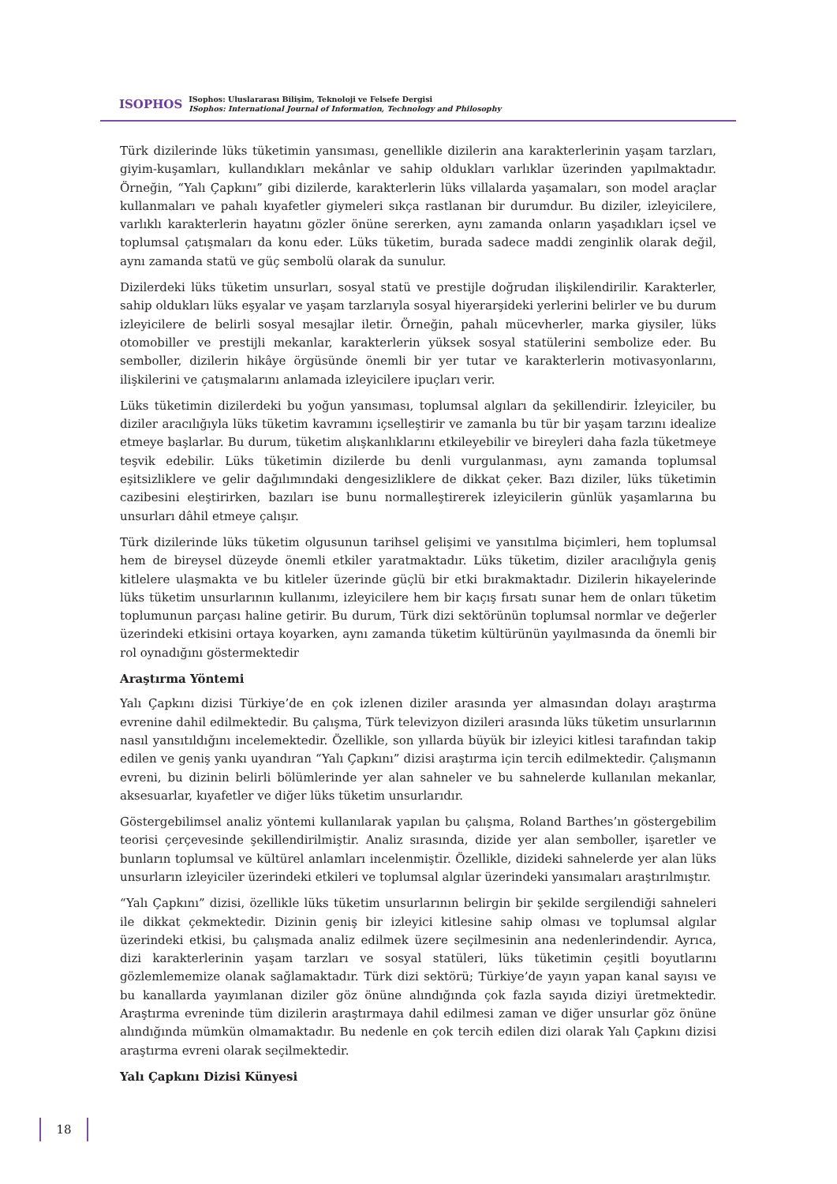ISOPHOS
ISophos: Uluslararası Bilişim, Teknoloji ve Felsefe Dergisi
ISophos: International Journal of Information, Technology and Philosophy
Türk dizilerinde lüks tüketimin yansıması, genellikle dizilerin ana karakterlerinin yaşam tarzları, giyim-kuşamları, kullandıkları mekânlar ve sahip oldukları varlıklar üzerinden yapılmaktadır. Örneğin, “Yalı Çapkını” gibi dizilerde, karakterlerin lüks villalarda yaşamaları, son model araçlar kullanmaları ve pahalı kıyafetler giymeleri sıkça rastlanan bir durumdur. Bu diziler, izleyicilere, varlıklı karakterlerin hayatını gözler önüne sererken, aynı zamanda onların yaşadıkları içsel ve toplumsal çatışmaları da konu eder. Lüks tüketim, burada sadece maddi zenginlik olarak değil, aynı zamanda statü ve güç sembolü olarak da sunulur.
Dizilerdeki lüks tüketim unsurları, sosyal statü ve prestijle doğrudan ilişkilendirilir. Karakterler, sahip oldukları lüks eşyalar ve yaşam tarzlarıyla sosyal hiyerarşideki yerlerini belirler ve bu durum izleyicilere de belirli sosyal mesajlar iletir. Örneğin, pahalı mücevherler, marka giysiler, lüks otomobiller ve prestijli mekanlar, karakterlerin yüksek sosyal statülerini sembolize eder. Bu semboller, dizilerin hikâye örgüsünde önemli bir yer tutar ve karakterlerin motivasyonlarını, ilişkilerini ve çatışmalarını anlamada izleyicilere ipuçları verir.
Lüks tüketimin dizilerdeki bu yoğun yansıması, toplumsal algıları da şekillendirir. İzleyiciler, bu diziler aracılığıyla lüks tüketim kavramını içselleştirir ve zamanla bu tür bir yaşam tarzını idealize etmeye başlarlar. Bu durum, tüketim alışkanlıklarını etkileyebilir ve bireyleri daha fazla tüketmeye teşvik edebilir. Lüks tüketimin dizilerde bu denli vurgulanması, aynı zamanda toplumsal eşitsizliklere ve gelir dağılımındaki dengesizliklere de dikkat çeker. Bazı diziler, lüks tüketimin cazibesini eleştirirken, bazıları ise bunu normalleştirerek izleyicilerin günlük yaşamlarına bu unsurları dâhil etmeye çalışır.
Türk dizilerinde lüks tüketim olgusunun tarihsel gelişimi ve yansıtılma biçimleri, hem toplumsal hem de bireysel düzeyde önemli etkiler yaratmaktadır. Lüks tüketim, diziler aracılığıyla geniş kitlelere ulaşmakta ve bu kitleler üzerinde güçlü bir etki bırakmaktadır. Dizilerin hikayelerinde lüks tüketim unsurlarının kullanımı, izleyicilere hem bir kaçış fırsatı sunar hem de onları tüketim toplumunun parçası haline getirir. Bu durum, Türk dizi sektörünün toplumsal normlar ve değerler üzerindeki etkisini ortaya koyarken, aynı zamanda tüketim kültürünün yayılmasında da önemli bir rol oynadığını göstermektedir
Araştırma Yöntemi
Yalı Çapkını dizisi Türkiye’de en çok izlenen diziler arasında yer almasından dolayı araştırma evrenine dahil edilmektedir. Bu çalışma, Türk televizyon dizileri arasında lüks tüketim unsurlarının nasıl yansıtıldığını incelemektedir. Özellikle, son yıllarda büyük bir izleyici kitlesi tarafından takip edilen ve geniş yankı uyandıran “Yalı Çapkını” dizisi araştırma için tercih edilmektedir. Çalışmanın evreni, bu dizinin belirli bölümlerinde yer alan sahneler ve bu sahnelerde kullanılan mekanlar, aksesuarlar, kıyafetler ve diğer lüks tüketim unsurlarıdır.
Göstergebilimsel analiz yöntemi kullanılarak yapılan bu çalışma, Roland Barthes’ın göstergebilim teorisi çerçevesinde şekillendirilmiştir. Analiz sırasında, dizide yer alan semboller, işaretler ve bunların toplumsal ve kültürel anlamları incelenmiştir. Özellikle, dizideki sahnelerde yer alan lüks unsurların izleyiciler üzerindeki etkileri ve toplumsal algılar üzerindeki yansımaları araştırılmıştır.
“Yalı Çapkını” dizisi, özellikle lüks tüketim unsurlarının belirgin bir şekilde sergilendiği sahneleri ile dikkat çekmektedir. Dizinin geniş bir izleyici kitlesine sahip olması ve toplumsal algılar üzerindeki etkisi, bu çalışmada analiz edilmek üzere seçilmesinin ana nedenlerindendir. Ayrıca, dizi karakterlerinin yaşam tarzları ve sosyal statüleri, lüks tüketimin çeşitli boyutlarını gözlemlememize olanak sağlamaktadır. Türk dizi sektörü; Türkiye’de yayın yapan kanal sayısı ve bu kanallarda yayımlanan diziler göz önüne alındığında çok fazla sayıda diziyi üretmektedir. Araştırma evreninde tüm dizilerin araştırmaya dahil edilmesi zaman ve diğer unsurlar göz önüne alındığında mümkün olmamaktadır. Bu nedenle en çok tercih edilen dizi olarak Yalı Çapkını dizisi araştırma evreni olarak seçilmektedir.
Yalı Çapkını Dizisi Künyesi
18